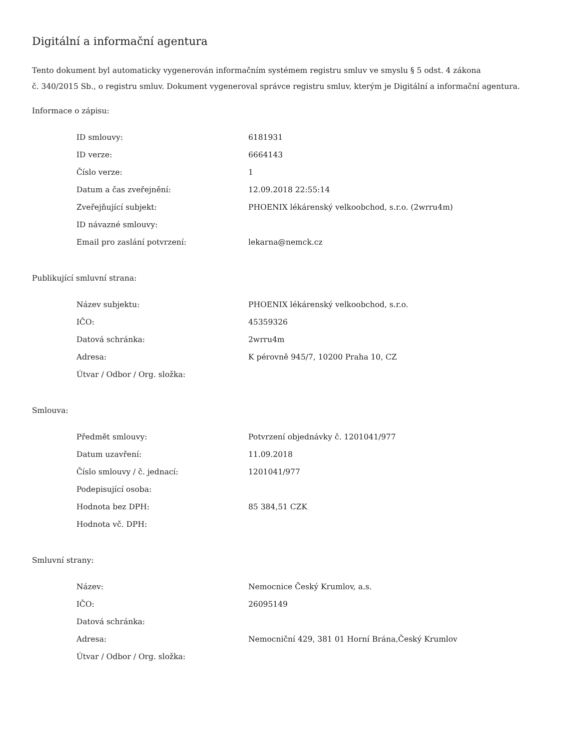Digitální a informační agentura
Tento dokument byl automaticky vygenerován informačním systémem registru smluv ve smyslu § 5 odst. 4 zákona
č. 340/2015 Sb., o registru smluv. Dokument vygeneroval správce registru smluv, kterým je Digitální a informační agentura.
Informace o zápisu:
| ID smlouvy: | 6181931 |
| ID verze: | 6664143 |
| Číslo verze: | 1 |
| Datum a čas zveřejnění: | 12.09.2018 22:55:14 |
| Zveřejňující subjekt: | PHOENIX lékárenský velkoobchod, s.r.o. (2wrru4m) |
| ID návazné smlouvy: | |
| Email pro zaslání potvrzení: | lekarna@nemck.cz |
Publikující smluvní strana:
| Název subjektu: | PHOENIX lékárenský velkoobchod, s.r.o. |
| IČO: | 45359326 |
| Datová schránka: | 2wrru4m |
| Adresa: | K pérovně 945/7, 10200 Praha 10, CZ |
| Útvar / Odbor / Org. složka: | |
Smlouva:
| Předmět smlouvy: | Potvrzení objednávky č. 1201041/977 |
| Datum uzavření: | 11.09.2018 |
| Číslo smlouvy / č. jednací: | 1201041/977 |
| Podepisující osoba: | |
| Hodnota bez DPH: | 85 384,51 CZK |
| Hodnota vč. DPH: | |
Smluvní strany:
| Název: | Nemocnice Český Krumlov, a.s. |
| IČO: | 26095149 |
| Datová schránka: | |
| Adresa: | Nemocniční 429, 381 01 Horní Brána,Český Krumlov |
| Útvar / Odbor / Org. složka: | |